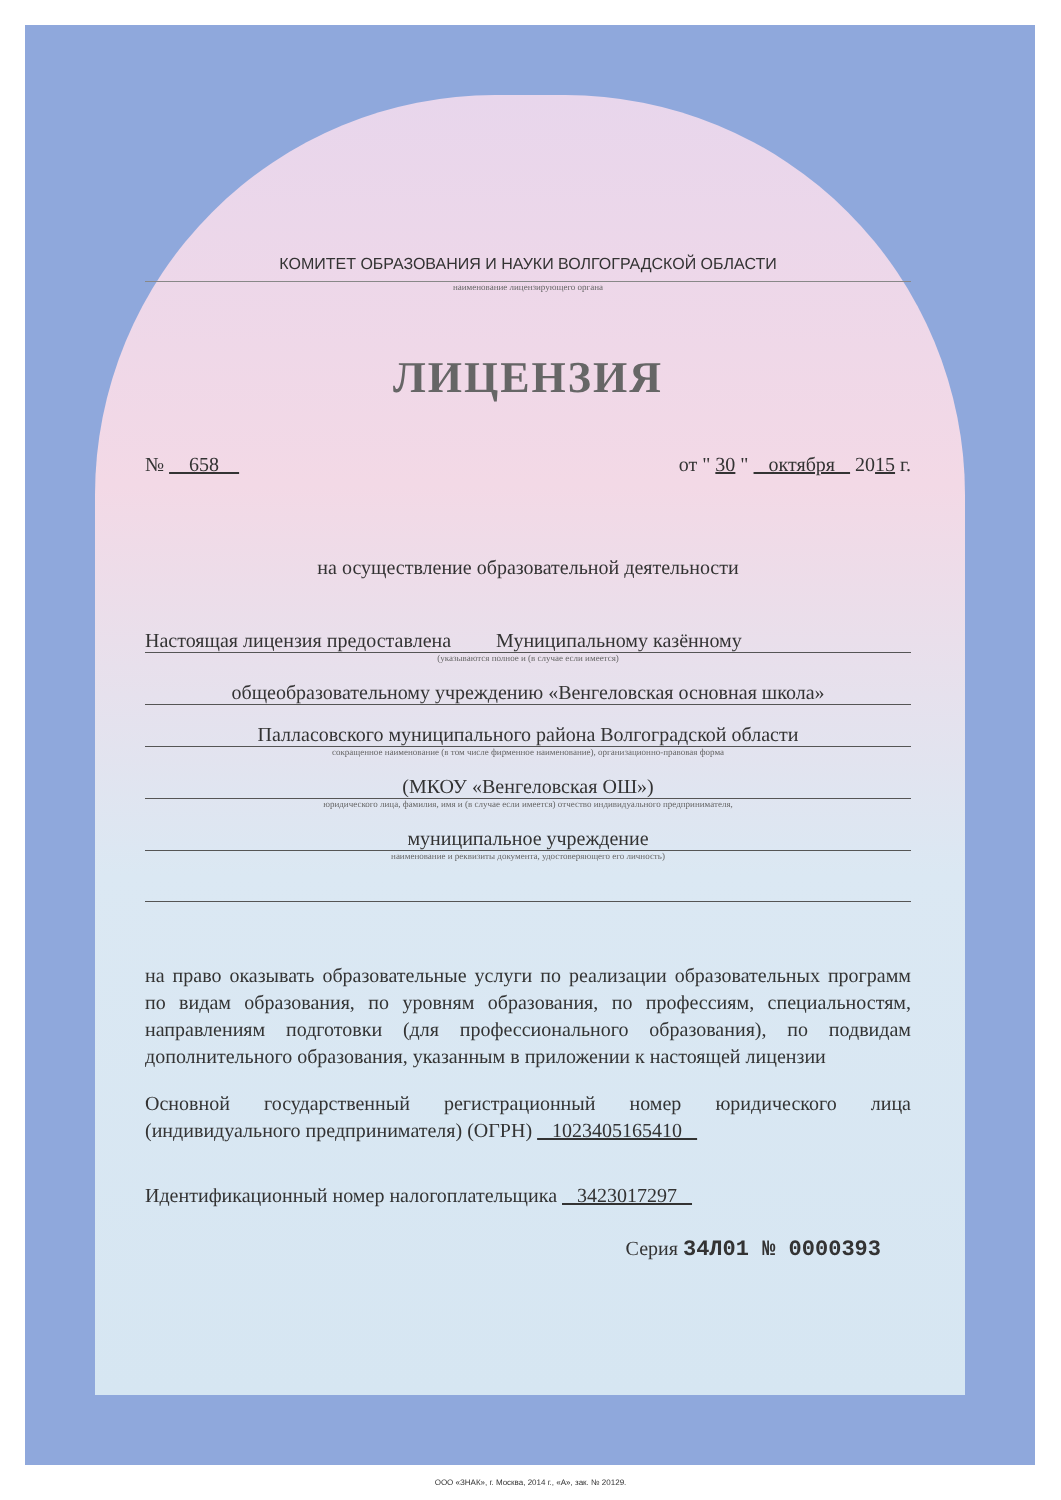КОМИТЕТ ОБРАЗОВАНИЯ И НАУКИ ВОЛГОГРАДСКОЙ ОБЛАСТИ
наименование лицензирующего органа
ЛИЦЕНЗИЯ
№ 658 от " 30 " октября 2015 г.
на осуществление образовательной деятельности
Настоящая лицензия предоставлена Муниципальному казённому
(указываются полное и (в случае если имеется)
общеобразовательному учреждению «Венгеловская основная школа»
Палласовского муниципального района Волгоградской области
сокращенное наименование (в том числе фирменное наименование), организационно-правовая форма
(МКОУ «Венгеловская ОШ»)
юридического лица, фамилия, имя и (в случае если имеется) отчество индивидуального предпринимателя,
муниципальное учреждение
наименование и реквизиты документа, удостоверяющего его личность)
на право оказывать образовательные услуги по реализации образовательных программ по видам образования, по уровням образования, по профессиям, специальностям, направлениям подготовки (для профессионального образования), по подвидам дополнительного образования, указанным в приложении к настоящей лицензии
Основной государственный регистрационный номер юридического лица (индивидуального предпринимателя) (ОГРН) 1023405165410
Идентификационный номер налогоплательщика 3423017297
Серия 34Л01 № 0000393
ООО «ЗНАК», г. Москва, 2014 г., «А», зак. № 20129.